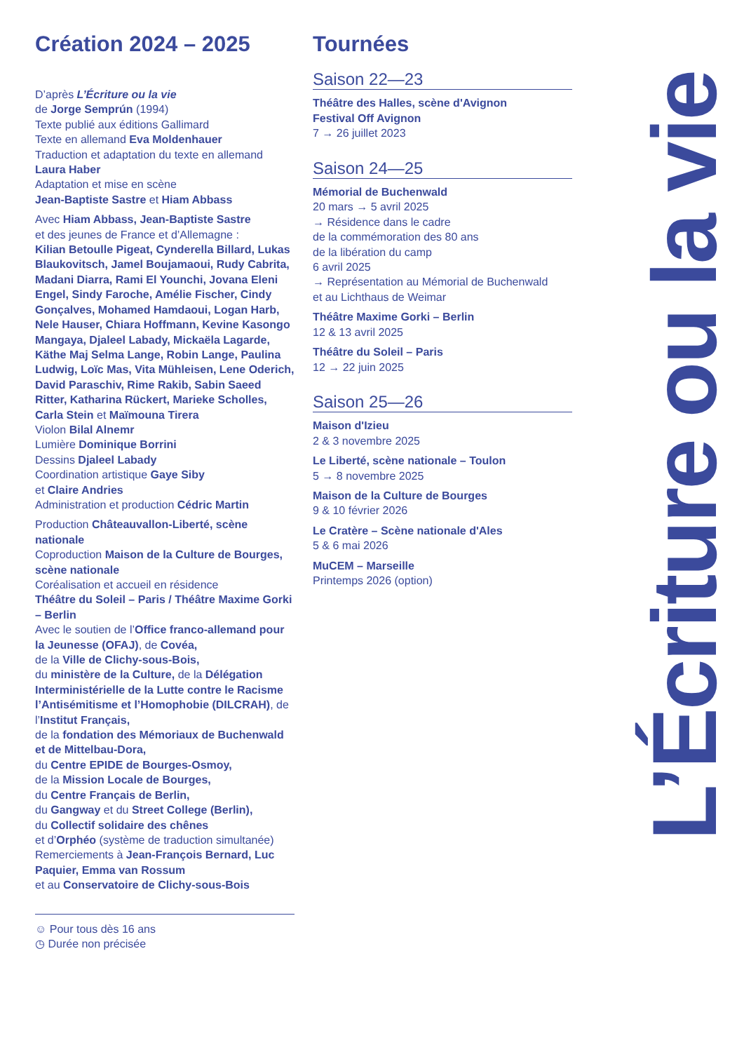Création 2024 – 2025
D’après L’Écriture ou la vie
de Jorge Semprún (1994)
Texte publié aux éditions Gallimard
Texte en allemand Eva Moldenhauer
Traduction et adaptation du texte en allemand Laura Haber
Adaptation et mise en scène
Jean-Baptiste Sastre et Hiam Abbass
Avec Hiam Abbass, Jean-Baptiste Sastre
et des jeunes de France et d’Allemagne :
Kilian Betoulle Pigeat, Cynderella Billard, Lukas Blaukovitsch, Jamel Boujamaoui, Rudy Cabrita, Madani Diarra, Rami El Younchi, Jovana Eleni Engel, Sindy Faroche, Amélie Fischer, Cindy Gonçalves, Mohamed Hamdaoui, Logan Harb, Nele Hauser, Chiara Hoffmann, Kevine Kasongo Mangaya, Djaleel Labady, Mickaëla Lagarde, Käthe Maj Selma Lange, Robin Lange, Paulina Ludwig, Loïc Mas, Vita Mühleisen, Lene Oderich, David Paraschiv, Rime Rakib, Sabin Saeed Ritter, Katharina Rückert, Marieke Scholles, Carla Stein et Maïmouna Tirera
Violon Bilal Alnemr
Lumière Dominique Borrini
Dessins Djaleel Labady
Coordination artistique Gaye Siby
et Claire Andries
Administration et production Cédric Martin
Production Châteauvallon-Liberté, scène nationale
Coproduction Maison de la Culture de Bourges, scène nationale
Coréalisation et accueil en résidence
Théâtre du Soleil – Paris / Théâtre Maxime Gorki – Berlin
Avec le soutien de l’Office franco-allemand pour la Jeunesse (OFAJ), de Covéa,
de la Ville de Clichy-sous-Bois,
du ministère de la Culture, de la Délégation Interministérielle de la Lutte contre le Racisme l’Antisémitisme et l’Homophobie (DILCRAH), de l’Institut Français,
de la fondation des Mémoriaux de Buchenwald et de Mittelbau-Dora,
du Centre EPIDE de Bourges-Osmoy,
de la Mission Locale de Bourges,
du Centre Français de Berlin,
du Gangway et du Street College (Berlin),
du Collectif solidaire des chênes
et d’Orphéo (système de traduction simultanée)
Remerciements à Jean-François Bernard, Luc Paquier, Emma van Rossum
et au Conservatoire de Clichy-sous-Bois
☺ Pour tous dès 16 ans
◷ Durée non précisée
Tournées
Saison 22—23
Théâtre des Halles, scène d'Avignon
Festival Off Avignon
7 → 26 juillet 2023
Saison 24—25
Mémorial de Buchenwald
20 mars → 5 avril 2025
→ Résidence dans le cadre
de la commémoration des 80 ans
de la libération du camp
6 avril 2025
→ Représentation au Mémorial de Buchenwald
et au Lichthaus de Weimar
Théâtre Maxime Gorki – Berlin
12 & 13 avril 2025
Théâtre du Soleil – Paris
12 → 22 juin 2025
Saison 25—26
Maison d'Izieu
2 & 3 novembre 2025
Le Liberté, scène nationale – Toulon
5 → 8 novembre 2025
Maison de la Culture de Bourges
9 & 10 février 2026
Le Cratère – Scène nationale d'Ales
5 & 6 mai 2026
MuCEM – Marseille
Printemps 2026 (option)
L’Écriture ou la vie